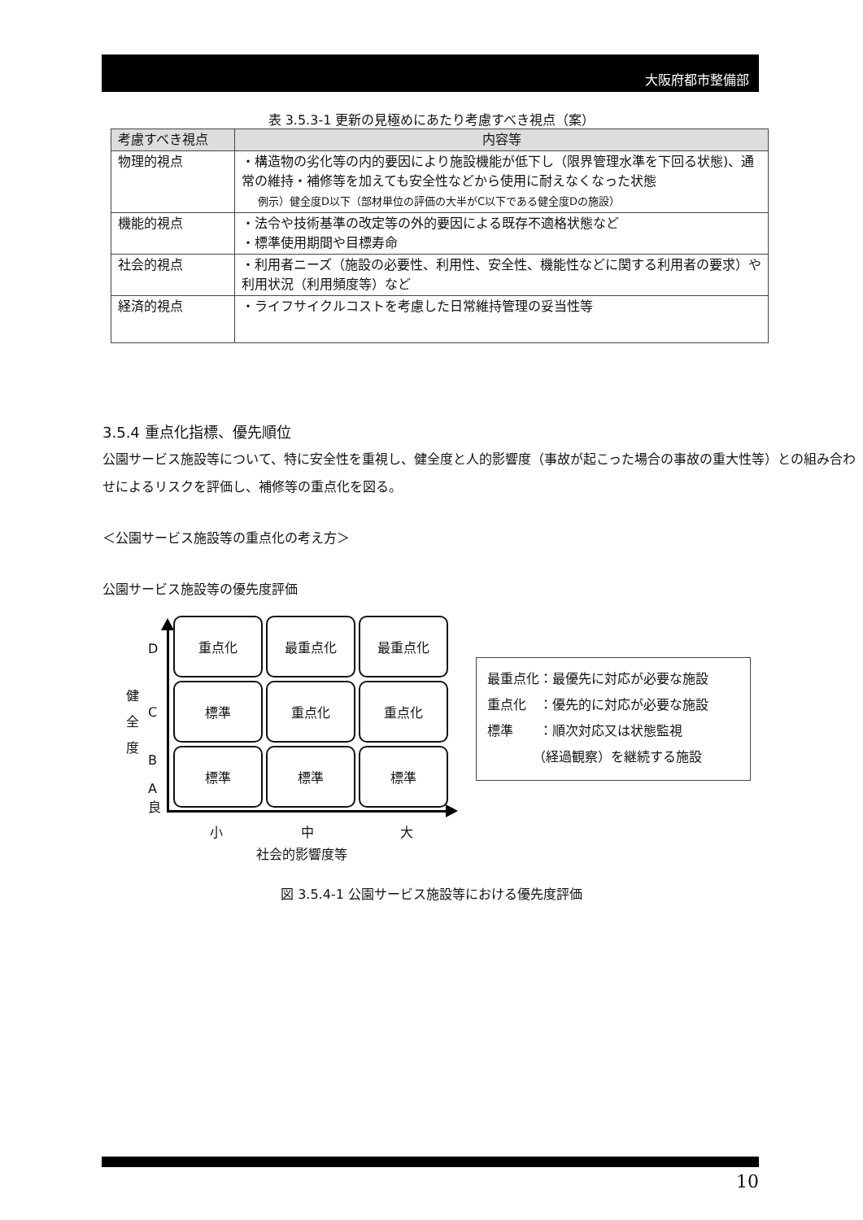大阪府都市整備部
表 3.5.3-1 更新の見極めにあたり考慮すべき視点（案）
| 考慮すべき視点 | 内容等 |
| --- | --- |
| 物理的視点 | ・構造物の劣化等の内的要因により施設機能が低下し（限界管理水準を下回る状態)、通常の維持・補修等を加えても安全性などから使用に耐えなくなった状態 例示）健全度D以下（部材単位の評価の大半がC以下である健全度Dの施設） |
| 機能的視点 | ・法令や技術基準の改定等の外的要因による既存不適格状態など ・標準使用期間や目標寿命 |
| 社会的視点 | ・利用者ニーズ（施設の必要性、利用性、安全性、機能性などに関する利用者の要求）や利用状況（利用頻度等）など |
| 経済的視点 | ・ライフサイクルコストを考慮した日常維持管理の妥当性等 |
3.5.4 重点化指標、優先順位
公園サービス施設等について、特に安全性を重視し、健全度と人的影響度（事故が起こった場合の事故の重大性等）との組み合わせによるリスクを評価し、補修等の重点化を図る。
＜公園サービス施設等の重点化の考え方＞
公園サービス施設等の優先度評価
重点化
最重点化
最重点化
標準
重点化
重点化
標準
標準
標準
D
C
B
A
良
健
全
度
小 中 大
社会的影響度等
最重点化：最優先に対応が必要な施設
重点化　：優先的に対応が必要な施設
標準　　：順次対応又は状態監視
　　　　（経過観察）を継続する施設
図 3.5.4-1 公園サービス施設等における優先度評価
10